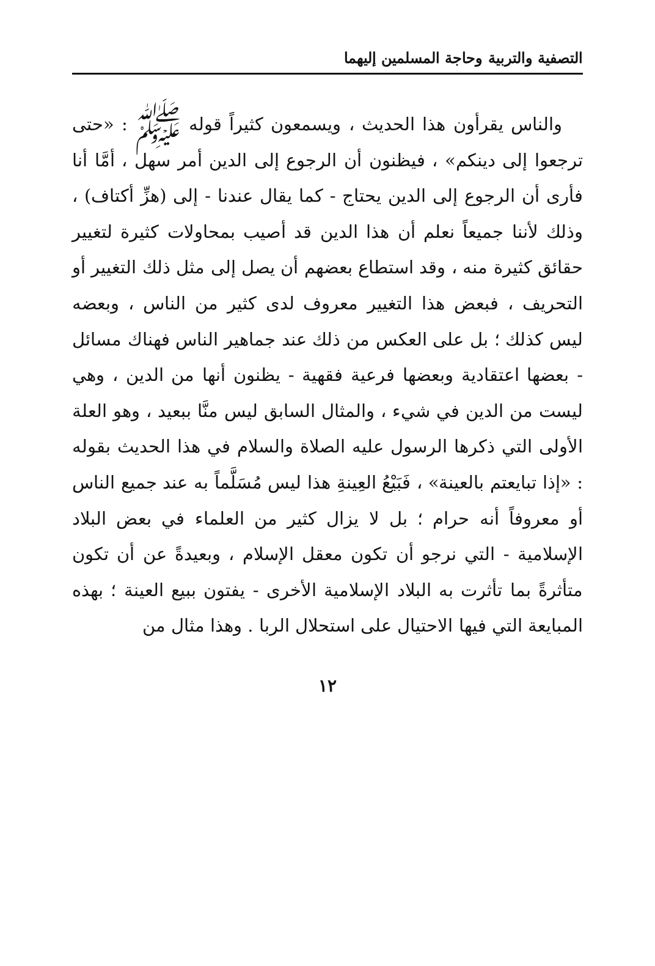التصفية والتربية وحاجة المسلمين إليهما
والناس يقرأون هذا الحديث ، ويسمعون كثيراً قوله ﷺ : «حتى ترجعوا إلى دينكم» ، فيظنون أن الرجوع إلى الدين أمر سهل ، أمَّا أنا فأرى أن الرجوع إلى الدين يحتاج - كما يقال عندنا - إلى (هزِّ أكتاف) ، وذلك لأننا جميعاً نعلم أن هذا الدين قد أصيب بمحاولات كثيرة لتغيير حقائق كثيرة منه ، وقد استطاع بعضهم أن يصل إلى مثل ذلك التغيير أو التحريف ، فبعض هذا التغيير معروف لدى كثير من الناس ، وبعضه ليس كذلك ؛ بل على العكس من ذلك عند جماهير الناس فهناك مسائل - بعضها اعتقادية وبعضها فرعية فقهية - يظنون أنها من الدين ، وهي ليست من الدين في شيء ، والمثال السابق ليس منَّا ببعيد ، وهو العلة الأولى التي ذكرها الرسول عليه الصلاة والسلام في هذا الحديث بقوله : «إذا تبايعتم بالعينة» ، فَبَيْعُ العِينةِ هذا ليس مُسَلَّماً به عند جميع الناس أو معروفاً أنه حرام ؛ بل لا يزال كثير من العلماء في بعض البلاد الإسلامية - التي نرجو أن تكون معقل الإسلام ، وبعيدةً عن أن تكون متأثرةً بما تأثرت به البلاد الإسلامية الأخرى - يفتون ببيع العينة ؛ بهذه المبايعة التي فيها الاحتيال على استحلال الربا . وهذا مثال من
١٢